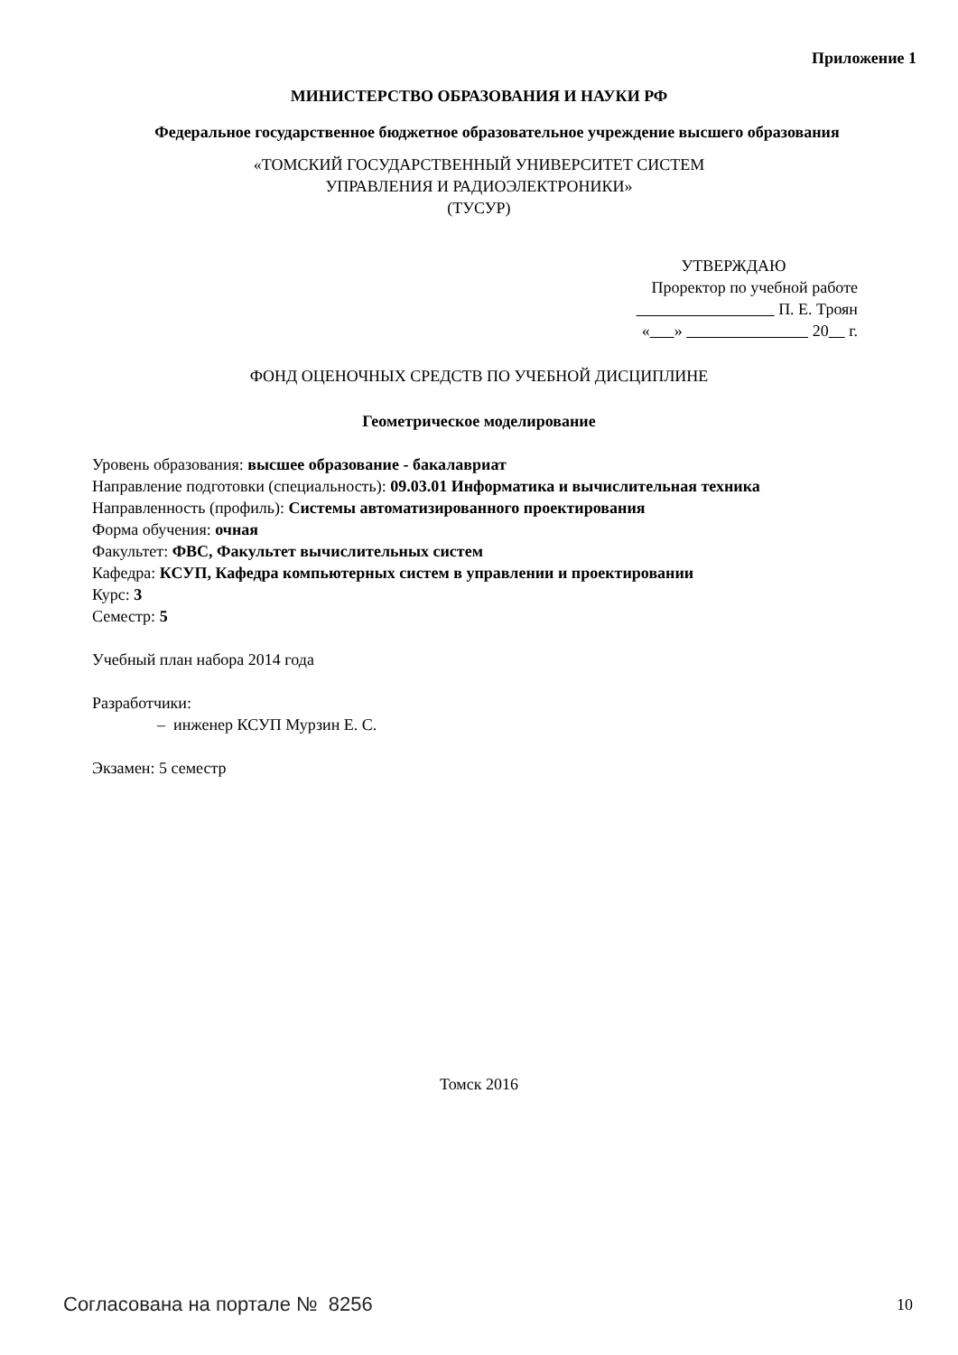Приложение 1
МИНИСТЕРСТВО ОБРАЗОВАНИЯ И НАУКИ РФ
Федеральное государственное бюджетное образовательное учреждение высшего образования
«ТОМСКИЙ ГОСУДАРСТВЕННЫЙ УНИВЕРСИТЕТ СИСТЕМ
УПРАВЛЕНИЯ И РАДИОЭЛЕКТРОНИКИ»
(ТУСУР)
УТВЕРЖДАЮ
Проректор по учебной работе
П. Е. Троян
« » 20 г.
ФОНД ОЦЕНОЧНЫХ СРЕДСТВ ПО УЧЕБНОЙ ДИСЦИПЛИНЕ
Геометрическое моделирование
Уровень образования: высшее образование - бакалавриат
Направление подготовки (специальность): 09.03.01 Информатика и вычислительная техника
Направленность (профиль): Системы автоматизированного проектирования
Форма обучения: очная
Факультет: ФВС, Факультет вычислительных систем
Кафедра: КСУП, Кафедра компьютерных систем в управлении и проектировании
Курс: 3
Семестр: 5
Учебный план набора 2014 года
Разработчики:
– инженер КСУП Мурзин Е. С.
Экзамен: 5 семестр
Томск 2016
Согласована на портале № 8256 10